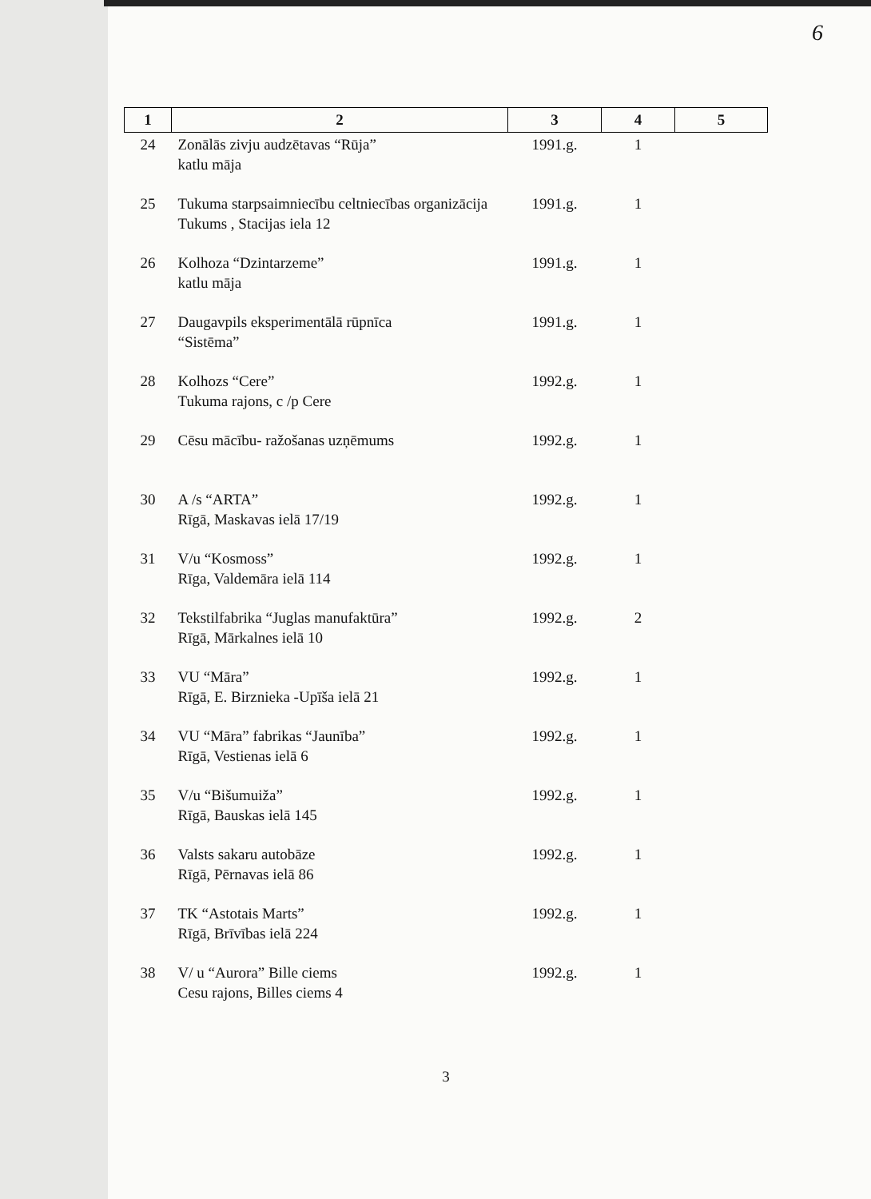6
| 1 | 2 | 3 | 4 | 5 |
| --- | --- | --- | --- | --- |
| 24 | Zonālās zivju audzētavas “Rūja” katlu māja | 1991.g. | 1 | |
| 25 | Tukuma starpsaimniecību celtniecības organizācija Tukums , Stacijas iela 12 | 1991.g. | 1 | |
| 26 | Kolhoza “Dzintarzeme” katlu māja | 1991.g. | 1 | |
| 27 | Daugavpils eksperimentālā rūpnīca “Sistēma” | 1991.g. | 1 | |
| 28 | Kolhozs “Cere” Tukuma rajons, c /p Cere | 1992.g. | 1 | |
| 29 | Cēsu mācību- ražošanas uzņēmums | 1992.g. | 1 | |
| 30 | A /s “ARTA” Rīgā, Maskavas ielā 17/19 | 1992.g. | 1 | |
| 31 | V/u “Kosmoss” Rīga, Valdemāra ielā 114 | 1992.g. | 1 | |
| 32 | Tekstilfabrika “Juglas manufaktūra” Rīgā, Mārkalnes ielā 10 | 1992.g. | 2 | |
| 33 | VU “Māra” Rīgā, E. Birznieka -Upīša ielā 21 | 1992.g. | 1 | |
| 34 | VU “Māra” fabrikas “Jaunība” Rīgā, Vestienas ielā 6 | 1992.g. | 1 | |
| 35 | V/u “Bišumuiža” Rīgā, Bauskas ielā 145 | 1992.g. | 1 | |
| 36 | Valsts sakaru autobāze Rīgā, Pērnavas ielā 86 | 1992.g. | 1 | |
| 37 | TK “Astotais Marts” Rīgā, Brīvības ielā 224 | 1992.g. | 1 | |
| 38 | V/ u “Aurora” Bille ciems Cesu rajons, Billes ciems 4 | 1992.g. | 1 | |
3